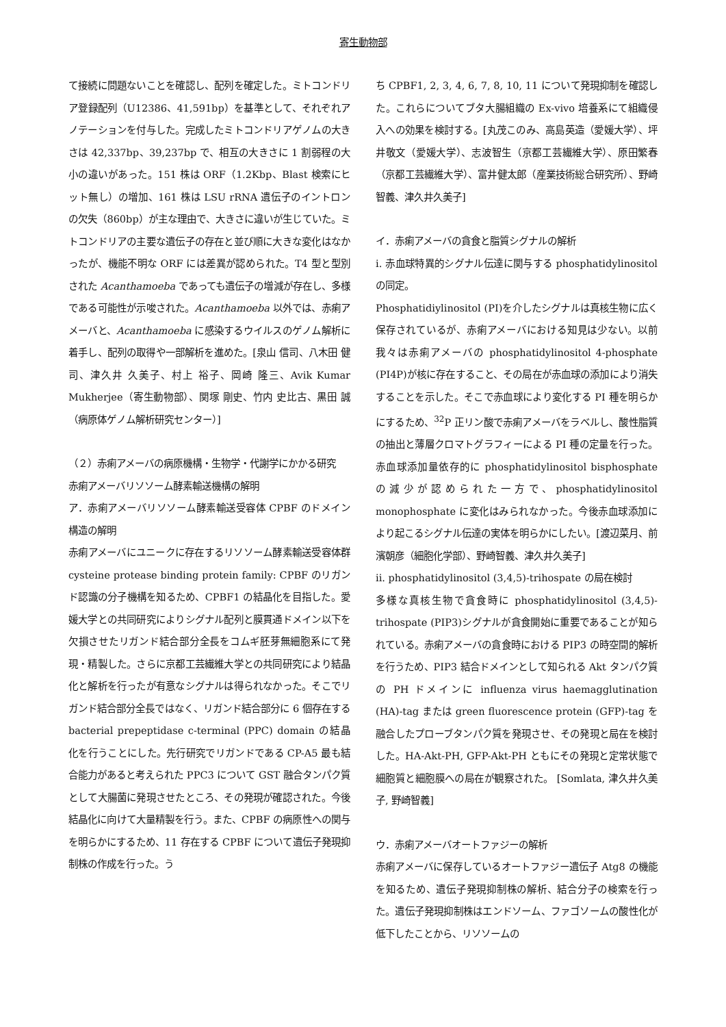寄生動物部
て接続に問題ないことを確認し、配列を確定した。ミトコンドリア登録配列（U12386、41,591bp）を基準として、それぞれアノテーションを付与した。完成したミトコンドリアゲノムの大きさは 42,337bp、39,237bp で、相互の大きさに 1 割弱程の大小の違いがあった。151 株は ORF（1.2Kbp、Blast 検索にヒット無し）の増加、161 株は LSU rRNA 遺伝子のイントロンの欠失（860bp）が主な理由で、大きさに違いが生じていた。ミトコンドリアの主要な遺伝子の存在と並び順に大きな変化はなかったが、機能不明な ORF には差異が認められた。T4 型と型別された Acanthamoeba であっても遺伝子の増減が存在し、多様である可能性が示唆された。Acanthamoeba 以外では、赤痢アメーバと、Acanthamoeba に感染するウイルスのゲノム解析に着手し、配列の取得や一部解析を進めた。[泉山 信司、八木田 健司、津久井 久美子、村上 裕子、岡崎 隆三、Avik Kumar Mukherjee（寄生動物部）、関塚 剛史、竹内 史比古、黒田 誠（病原体ゲノム解析研究センター）]
（２）赤痢アメーバの病原機構・生物学・代謝学にかかる研究
赤痢アメーバリソソーム酵素輸送機構の解明
ア．赤痢アメーバリソソーム酵素輸送受容体 CPBF のドメイン構造の解明
赤痢アメーバにユニークに存在するリソソーム酵素輸送受容体群 cysteine protease binding protein family: CPBF のリガンド認識の分子機構を知るため、CPBF1 の結晶化を目指した。愛媛大学との共同研究によりシグナル配列と膜貫通ドメイン以下を欠損させたリガンド結合部分全長をコムギ胚芽無細胞系にて発現・精製した。さらに京都工芸繊維大学との共同研究により結晶化と解析を行ったが有意なシグナルは得られなかった。そこでリガンド結合部分全長ではなく、リガンド結合部分に 6 個存在する bacterial prepeptidase c-terminal (PPC) domain の結晶化を行うことにした。先行研究でリガンドである CP-A5 最も結合能力があると考えられた PPC3 について GST 融合タンパク質として大腸菌に発現させたところ、その発現が確認された。今後結晶化に向けて大量精製を行う。また、CPBF の病原性への関与を明らかにするため、11 存在する CPBF について遺伝子発現抑制株の作成を行った。う
ち CPBF1, 2, 3, 4, 6, 7, 8, 10, 11 について発現抑制を確認した。これらについてブタ大腸組織の Ex-vivo 培養系にて組織侵入への効果を検討する。[丸茂このみ、高島英造（愛媛大学）、坪井敬文（愛媛大学）、志波智生（京都工芸繊維大学）、原田繁春（京都工芸繊維大学）、富井健太郎（産業技術総合研究所）、野崎智義、津久井久美子]
イ．赤痢アメーバの貪食と脂質シグナルの解析
i. 赤血球特異的シグナル伝達に関与する phosphatidylinositol の同定。
Phosphatidiylinositol (PI)を介したシグナルは真核生物に広く保存されているが、赤痢アメーバにおける知見は少ない。以前我々は赤痢アメーバの phosphatidylinositol 4-phosphate (PI4P)が核に存在すること、その局在が赤血球の添加により消失することを示した。そこで赤血球により変化する PI 種を明らかにするため、<sup>32</sup>P 正リン酸で赤痢アメーバをラベルし、酸性脂質の抽出と薄層クロマトグラフィーによる PI 種の定量を行った。赤血球添加量依存的に phosphatidylinositol bisphosphate の減少が認められた一方で、phosphatidylinositol monophosphate に変化はみられなかった。今後赤血球添加により起こるシグナル伝達の実体を明らかにしたい。[渡辺菜月、前濱朝彦（細胞化学部）、野崎智義、津久井久美子]
ii. phosphatidylinositol (3,4,5)-trihospate の局在検討
多様な真核生物で貪食時に phosphatidylinositol (3,4,5)-trihospate (PIP3)シグナルが貪食開始に重要であることが知られている。赤痢アメーバの貪食時における PIP3 の時空間的解析を行うため、PIP3 結合ドメインとして知られる Akt タンパク質の PH ドメインに influenza virus haemagglutination (HA)-tag または green fluorescence protein (GFP)-tag を融合したプローブタンパク質を発現させ、その発現と局在を検討した。HA-Akt-PH, GFP-Akt-PH ともにその発現と定常状態で細胞質と細胞膜への局在が観察された。 [Somlata, 津久井久美子, 野崎智義]
ウ．赤痢アメーバオートファジーの解析
赤痢アメーバに保存しているオートファジー遺伝子 Atg8 の機能を知るため、遺伝子発現抑制株の解析、結合分子の検索を行った。遺伝子発現抑制株はエンドソーム、ファゴソームの酸性化が低下したことから、リソソームの